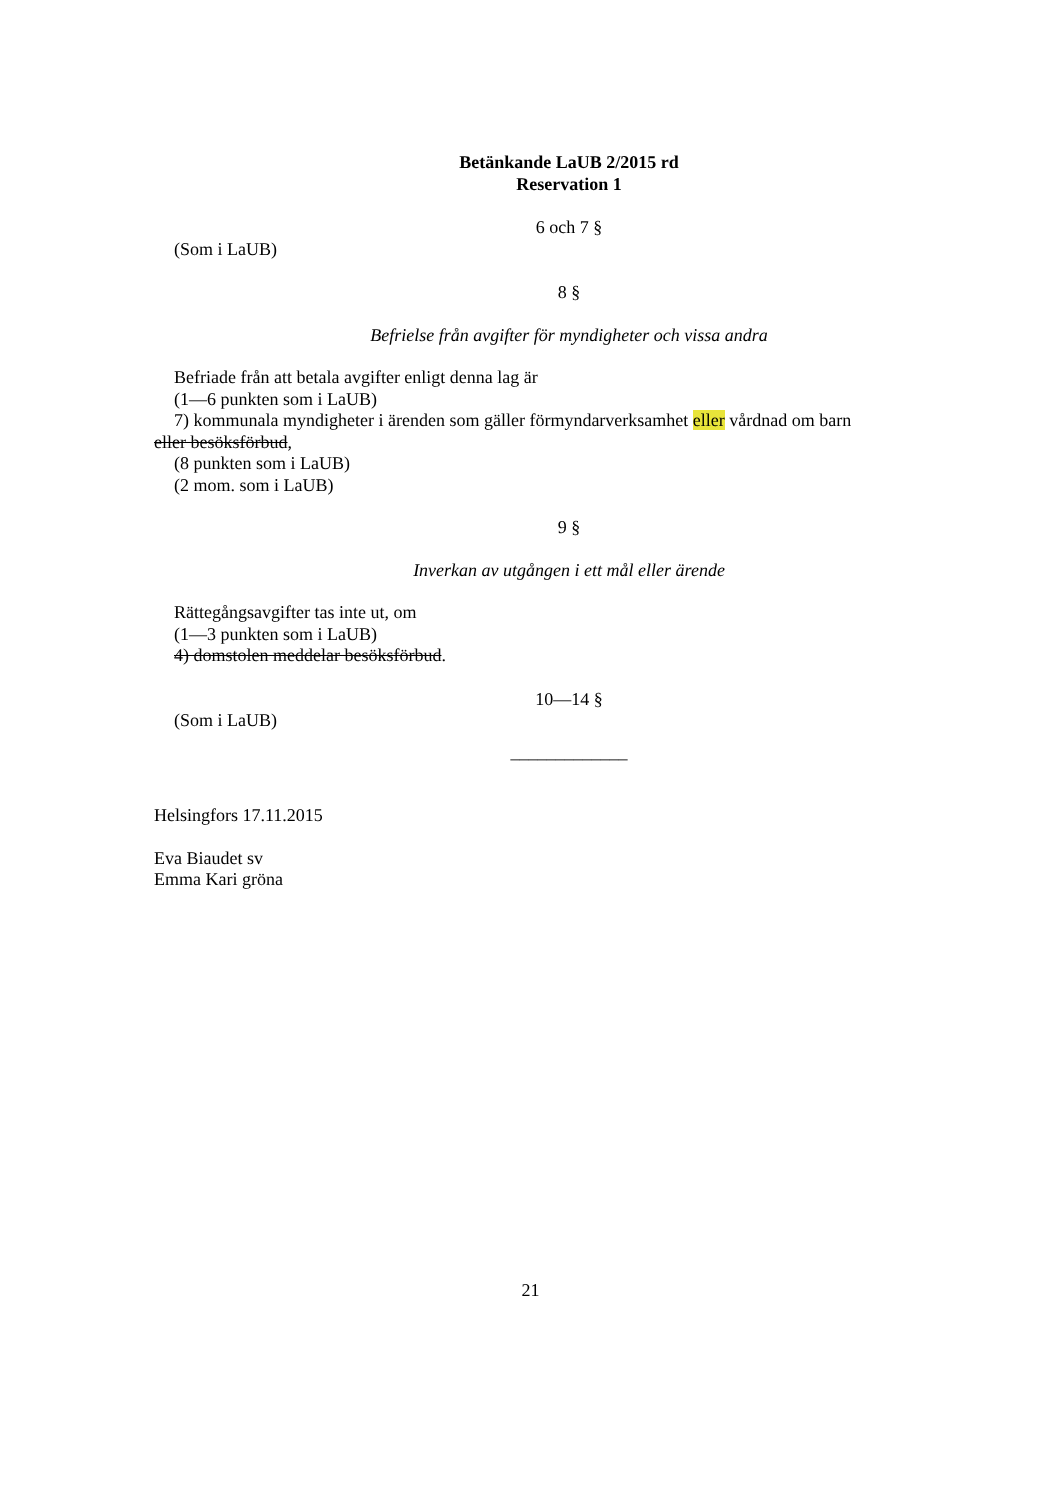Betänkande LaUB 2/2015 rd
Reservation 1
6 och 7 §
(Som i LaUB)
8 §
Befrielse från avgifter för myndigheter och vissa andra
Befriade från att betala avgifter enligt denna lag är
(1—6 punkten som i LaUB)
7) kommunala myndigheter i ärenden som gäller förmyndarverksamhet eller vårdnad om barn
eller besöksförbud,
(8 punkten som i LaUB)
(2 mom. som i LaUB)
9 §
Inverkan av utgången i ett mål eller ärende
Rättegångsavgifter tas inte ut, om
(1—3 punkten som i LaUB)
4) domstolen meddelar besöksförbud.
10—14 §
(Som i LaUB)
_____________
Helsingfors 17.11.2015
Eva Biaudet sv
Emma Kari gröna
21